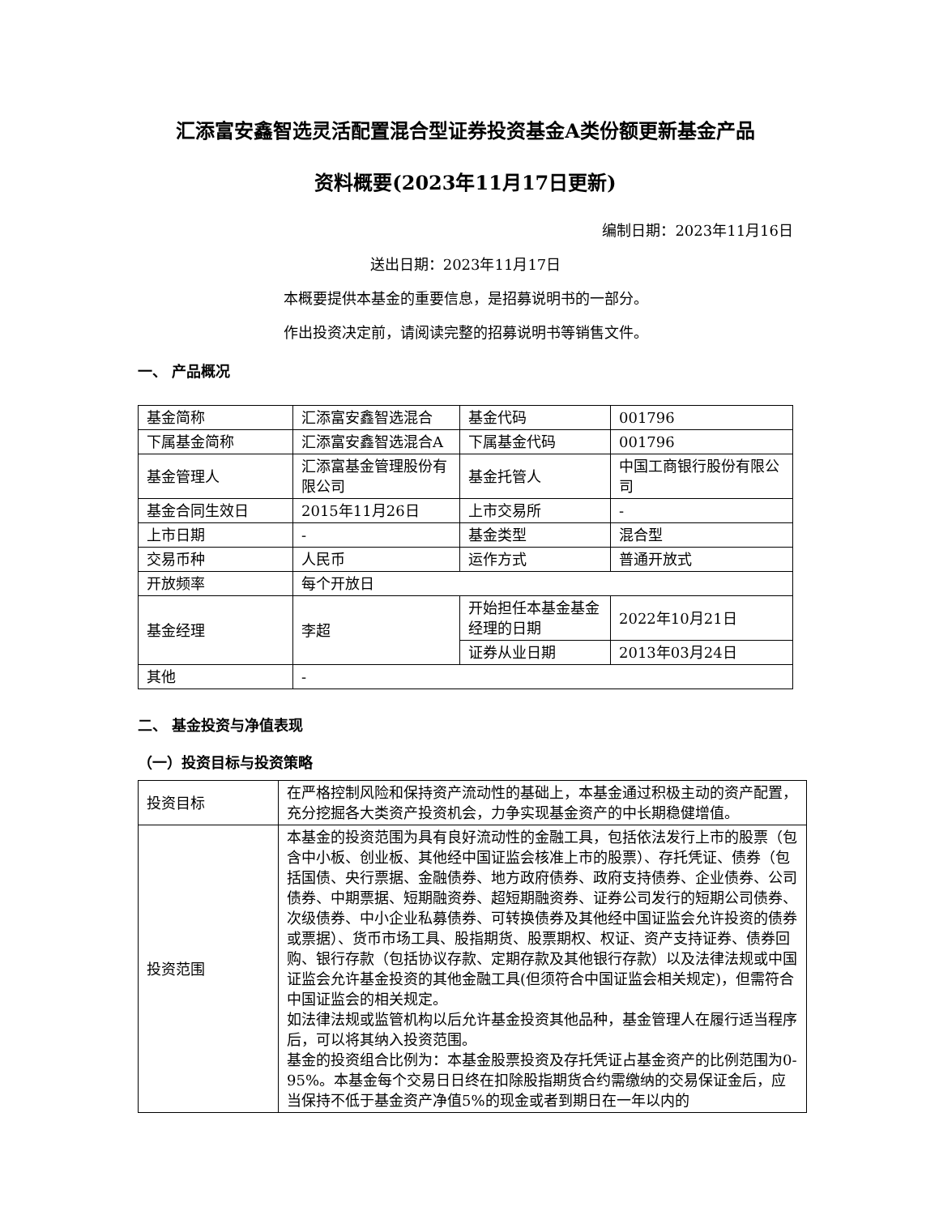汇添富安鑫智选灵活配置混合型证券投资基金A类份额更新基金产品
资料概要(2023年11月17日更新)
编制日期：2023年11月16日
送出日期：2023年11月17日
本概要提供本基金的重要信息，是招募说明书的一部分。
作出投资决定前，请阅读完整的招募说明书等销售文件。
一、 产品概况
| 基金简称 | 汇添富安鑫智选混合 | 基金代码 | 001796 |
| 下属基金简称 | 汇添富安鑫智选混合A | 下属基金代码 | 001796 |
| 基金管理人 | 汇添富基金管理股份有限公司 | 基金托管人 | 中国工商银行股份有限公司 |
| 基金合同生效日 | 2015年11月26日 | 上市交易所 | - |
| 上市日期 | - | 基金类型 | 混合型 |
| 交易币种 | 人民币 | 运作方式 | 普通开放式 |
| 开放频率 | 每个开放日 | | |
| 基金经理 | 李超 | 开始担任本基金基金经理的日期 | 2022年10月21日 |
| | | 证券从业日期 | 2013年03月24日 |
| 其他 | - | | |
二、 基金投资与净值表现
（一）投资目标与投资策略
| 投资目标 | 在严格控制风险和保持资产流动性的基础上，本基金通过积极主动的资产配置，充分挖掘各大类资产投资机会，力争实现基金资产的中长期稳健增值。 |
| 投资范围 | 本基金的投资范围为具有良好流动性的金融工具，包括依法发行上市的股票（包含中小板、创业板、其他经中国证监会核准上市的股票）、存托凭证、债券（包括国债、央行票据、金融债券、地方政府债券、政府支持债券、企业债券、公司债券、中期票据、短期融资券、超短期融资券、证券公司发行的短期公司债券、次级债券、中小企业私募债券、可转换债券及其他经中国证监会允许投资的债券或票据）、货币市场工具、股指期货、股票期权、权证、资产支持证券、债券回购、银行存款（包括协议存款、定期存款及其他银行存款）以及法律法规或中国证监会允许基金投资的其他金融工具(但须符合中国证监会相关规定)，但需符合中国证监会的相关规定。 如法律法规或监管机构以后允许基金投资其他品种，基金管理人在履行适当程序后，可以将其纳入投资范围。 基金的投资组合比例为：本基金股票投资及存托凭证占基金资产的比例范围为0-95%。本基金每个交易日日终在扣除股指期货合约需缴纳的交易保证金后，应当保持不低于基金资产净值5%的现金或者到期日在一年以内的 |